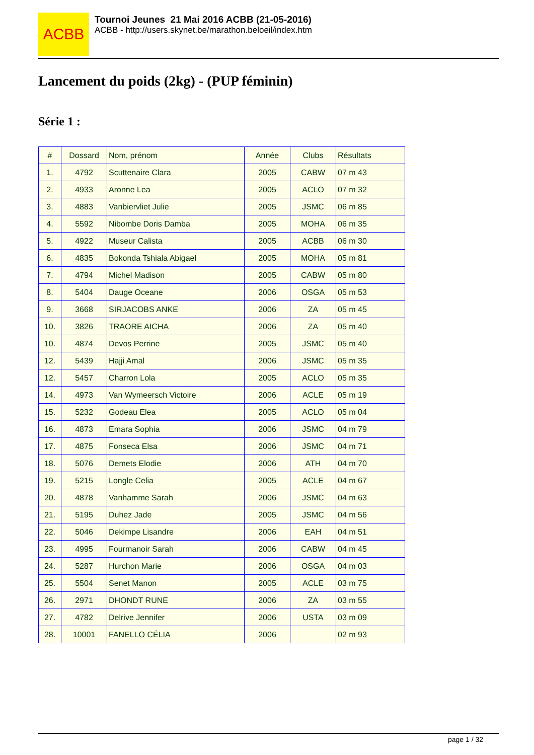ACBB
Tournoi Jeunes 21 Mai 2016 ACBB (21-05-2016)
ACBB - http://users.skynet.be/marathon.beloeil/index.htm
Lancement du poids (2kg) - (PUP féminin)
Série 1 :
| # | Dossard | Nom, prénom | Année | Clubs | Résultats |
| --- | --- | --- | --- | --- | --- |
| 1. | 4792 | Scuttenaire Clara | 2005 | CABW | 07 m 43 |
| 2. | 4933 | Aronne Lea | 2005 | ACLO | 07 m 32 |
| 3. | 4883 | Vanbiervliet Julie | 2005 | JSMC | 06 m 85 |
| 4. | 5592 | Nibombe Doris Damba | 2005 | MOHA | 06 m 35 |
| 5. | 4922 | Museur Calista | 2005 | ACBB | 06 m 30 |
| 6. | 4835 | Bokonda Tshiala Abigael | 2005 | MOHA | 05 m 81 |
| 7. | 4794 | Michel Madison | 2005 | CABW | 05 m 80 |
| 8. | 5404 | Dauge Oceane | 2006 | OSGA | 05 m 53 |
| 9. | 3668 | SIRJACOBS ANKE | 2006 | ZA | 05 m 45 |
| 10. | 3826 | TRAORE AICHA | 2006 | ZA | 05 m 40 |
| 10. | 4874 | Devos Perrine | 2005 | JSMC | 05 m 40 |
| 12. | 5439 | Hajji Amal | 2006 | JSMC | 05 m 35 |
| 12. | 5457 | Charron Lola | 2005 | ACLO | 05 m 35 |
| 14. | 4973 | Van Wymeersch Victoire | 2006 | ACLE | 05 m 19 |
| 15. | 5232 | Godeau Elea | 2005 | ACLO | 05 m 04 |
| 16. | 4873 | Emara Sophia | 2006 | JSMC | 04 m 79 |
| 17. | 4875 | Fonseca Elsa | 2006 | JSMC | 04 m 71 |
| 18. | 5076 | Demets Elodie | 2006 | ATH | 04 m 70 |
| 19. | 5215 | Longle Celia | 2005 | ACLE | 04 m 67 |
| 20. | 4878 | Vanhamme Sarah | 2006 | JSMC | 04 m 63 |
| 21. | 5195 | Duhez Jade | 2005 | JSMC | 04 m 56 |
| 22. | 5046 | Dekimpe Lisandre | 2006 | EAH | 04 m 51 |
| 23. | 4995 | Fourmanoir Sarah | 2006 | CABW | 04 m 45 |
| 24. | 5287 | Hurchon Marie | 2006 | OSGA | 04 m 03 |
| 25. | 5504 | Senet Manon | 2005 | ACLE | 03 m 75 |
| 26. | 2971 | DHONDT RUNE | 2006 | ZA | 03 m 55 |
| 27. | 4782 | Delrive Jennifer | 2006 | USTA | 03 m 09 |
| 28. | 10001 | FANELLO CÉLIA | 2006 | | 02 m 93 |
page 1 / 32